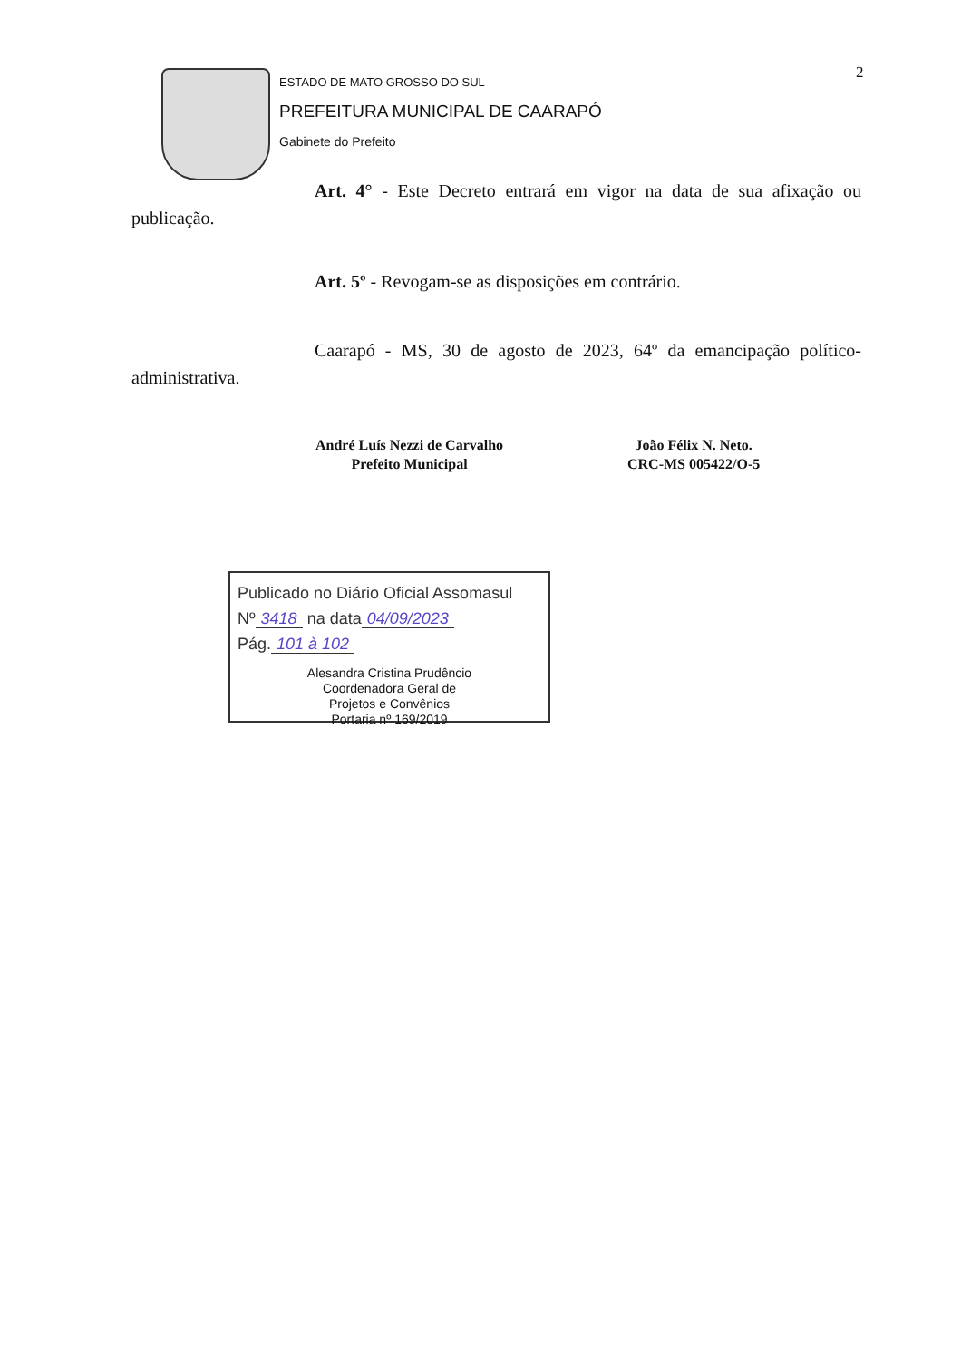2
ESTADO DE MATO GROSSO DO SUL
PREFEITURA MUNICIPAL DE CAARAPÓ
Gabinete do Prefeito
Art. 4° - Este Decreto entrará em vigor na data de sua afixação ou publicação.
Art. 5º - Revogam-se as disposições em contrário.
Caarapó - MS, 30 de agosto de 2023, 64º da emancipação político-administrativa.
André Luís Nezzi de Carvalho
Prefeito Municipal
João Félix N. Neto.
CRC-MS 005422/O-5
Publicado no Diário Oficial Assomasul
Nº 3418 na data 04/09/2023
Pág. 101 à 102
Alesandra Cristina Prudêncio
Coordenadora Geral de
Projetos e Convênios
Portaria nº 169/2019